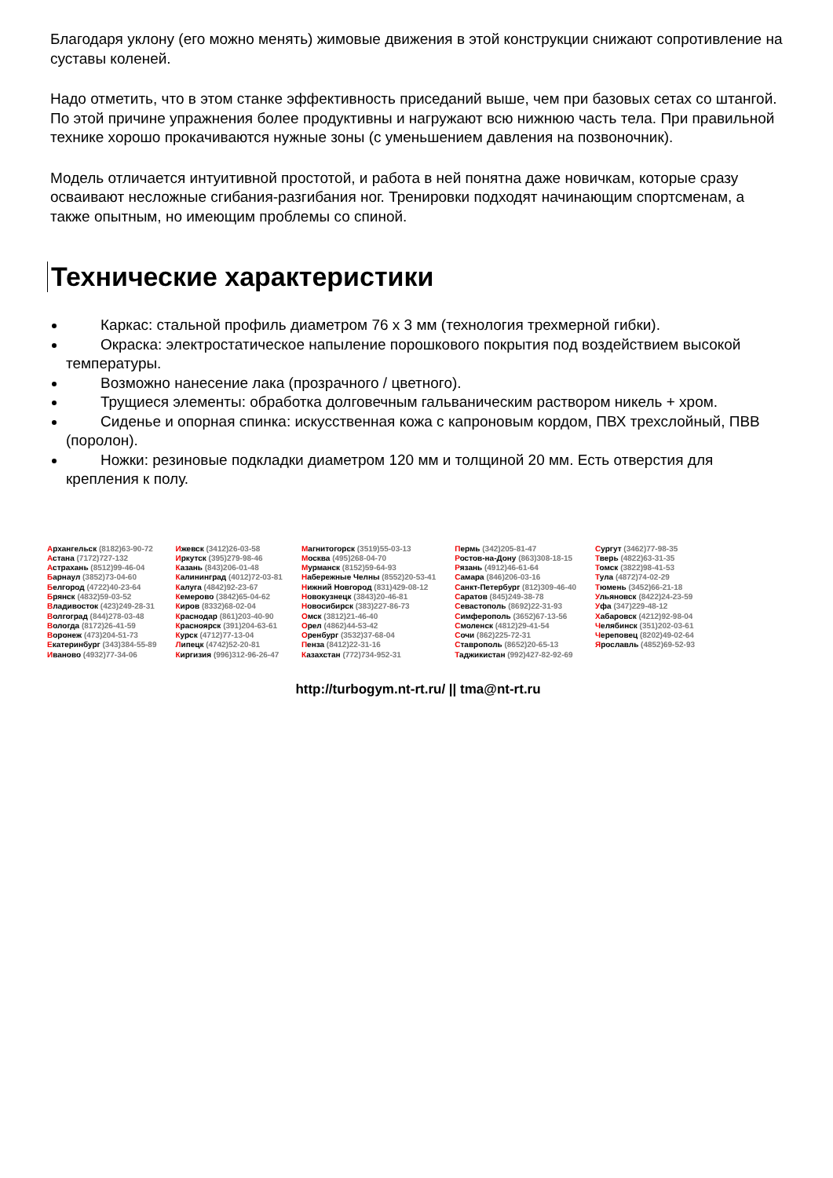Благодаря уклону (его можно менять) жимовые движения в этой конструкции снижают сопротивление на суставы коленей.
Надо отметить, что в этом станке эффективность приседаний выше, чем при базовых сетах со штангой. По этой причине упражнения более продуктивны и нагружают всю нижнюю часть тела. При правильной технике хорошо прокачиваются нужные зоны (с уменьшением давления на позвоночник).
Модель отличается интуитивной простотой, и работа в ней понятна даже новичкам, которые сразу осваивают несложные сгибания-разгибания ног. Тренировки подходят начинающим спортсменам, а также опытным, но имеющим проблемы со спиной.
Технические характеристики
Каркас: стальной профиль диаметром 76 х 3 мм (технология трехмерной гибки).
Окраска: электростатическое напыление порошкового покрытия под воздействием высокой температуры.
Возможно нанесение лака (прозрачного / цветного).
Трущиеся элементы: обработка долговечным гальваническим раствором никель + хром.
Сиденье и опорная спинка: искусственная кожа с капроновым кордом, ПВХ трехслойный, ПВВ (поролон).
Ножки: резиновые подкладки диаметром 120 мм и толщиной 20 мм. Есть отверстия для крепления к полу.
| А рхангельск (8182)63-90-72 А стана (7172)727-132 А страхань (8512)99-46-04 Б арнаул (3852)73-04-60 Б елгород (4722)40-23-64 Б рянск (4832)59-03-52 В ладивосток (423)249-28-31 В олгоград (844)278-03-48 В ологда (8172)26-41-59 В оронеж (473)204-51-73 Е катеринбург (343)384-55-89 И ваново (4932)77-34-06 | И жевск (3412)26-03-58 И ркутск (395)279-98-46 К азань (843)206-01-48 К алининград (4012)72-03-81 К алуга (4842)92-23-67 К емерово (3842)65-04-62 К иров (8332)68-02-04 К раснодар (861)203-40-90 К расноярск (391)204-63-61 К урск (4712)77-13-04 Л ипецк (4742)52-20-81 К иргизия (996)312-96-26-47 | М агнитогорск (3519)55-03-13 М осква (495)268-04-70 М урманск (8152)59-64-93 Н абережные Челны (8552)20-53-41 Н ижний Новгород (831)429-08-12 Н овокузнецк (3843)20-46-81 Н овосибирск (383)227-86-73 О мск (3812)21-46-40 О рел (4862)44-53-42 О ренбург (3532)37-68-04 П енза (8412)22-31-16 К азахстан (772)734-952-31 | П ермь (342)205-81-47 Р остов-на-Дону (863)308-18-15 Р язань (4912)46-61-64 С амара (846)206-03-16 С анкт-Петербург (812)309-46-40 С аратов (845)249-38-78 С евастополь (8692)22-31-93 С имферополь (3652)67-13-56 С моленск (4812)29-41-54 С очи (862)225-72-31 С таврополь (8652)20-65-13 Т аджикистан (992)427-82-92-69 | С ургут (3462)77-98-35 Т верь (4822)63-31-35 Т омск (3822)98-41-53 Т ула (4872)74-02-29 Т юмень (3452)66-21-18 У льяновск (8422)24-23-59 У фа (347)229-48-12 Х абаровск (4212)92-98-04 Ч елябинск (351)202-03-61 Ч ереповец (8202)49-02-64 Я рославль (4852)69-52-93 |
http://turbogym.nt-rt.ru/ || tma@nt-rt.ru